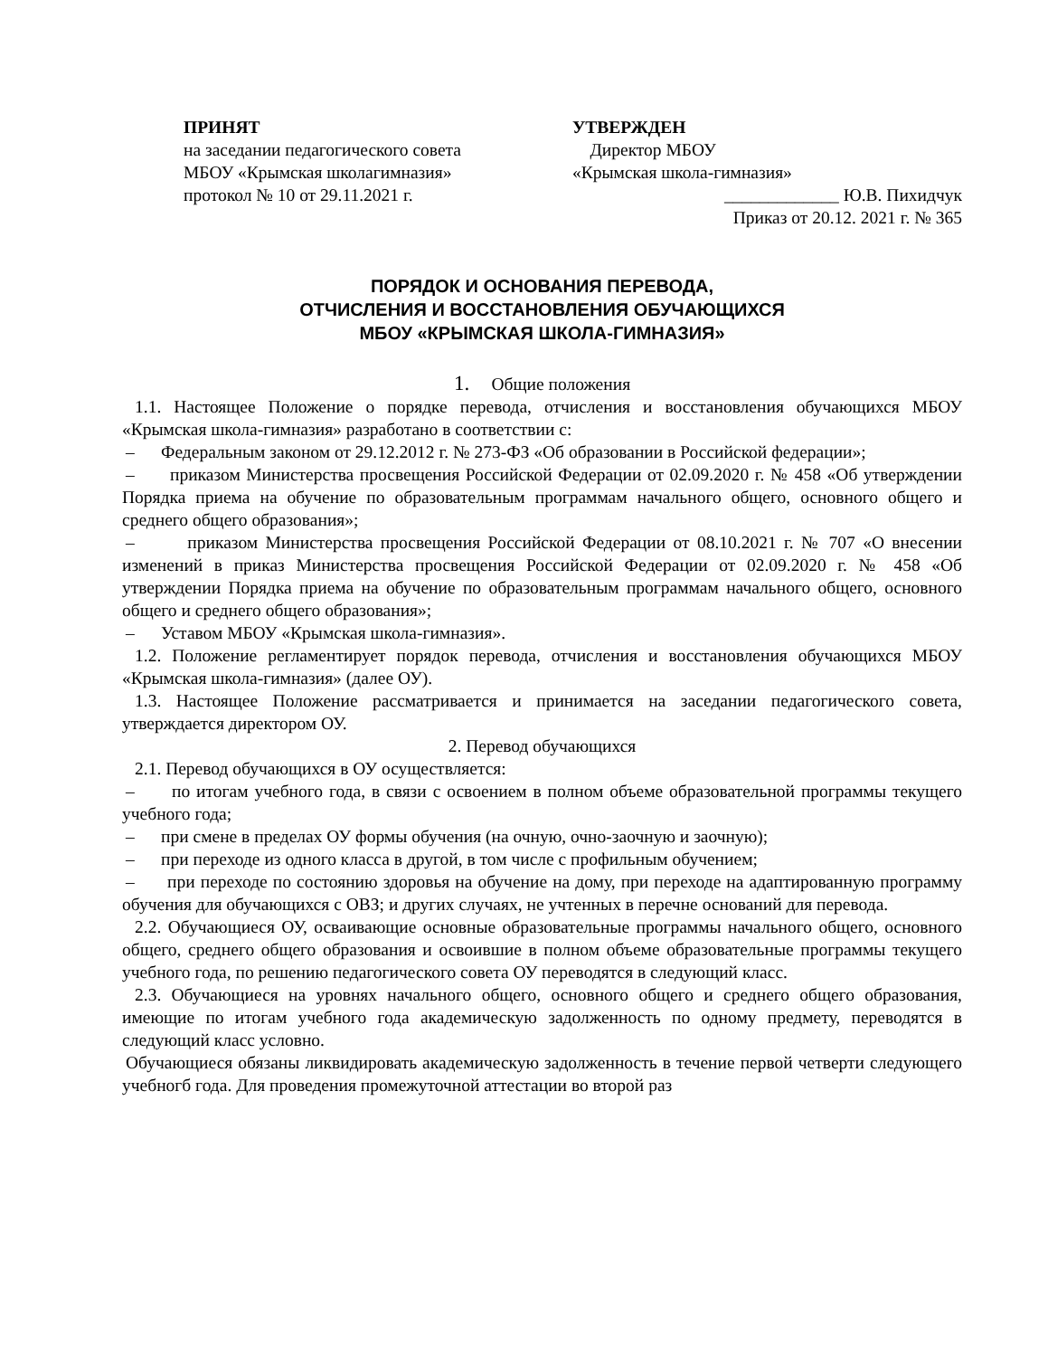ПРИНЯТ
на заседании педагогического совета
МБОУ «Крымская школагимназия»
протокол № 10 от 29.11.2021 г.
УТВЕРЖДЕН
Директор МБОУ
«Крымская школа-гимназия»
_____________ Ю.В. Пихидчук
Приказ от 20.12. 2021 г. № 365
ПОРЯДОК И ОСНОВАНИЯ ПЕРЕВОДА,
ОТЧИСЛЕНИЯ И ВОССТАНОВЛЕНИЯ ОБУЧАЮЩИХСЯ
МБОУ «КРЫМСКАЯ ШКОЛА-ГИМНАЗИЯ»
1. Общие положения
1.1. Настоящее Положение о порядке перевода, отчисления и восстановления обучающихся МБОУ «Крымская школа-гимназия» разработано в соответствии с:
– Федеральным законом от 29.12.2012 г. № 273-ФЗ «Об образовании в Российской федерации»;
– приказом Министерства просвещения Российской Федерации от 02.09.2020 г. № 458 «Об утверждении Порядка приема на обучение по образовательным программам начального общего, основного общего и среднего общего образования»;
– приказом Министерства просвещения Российской Федерации от 08.10.2021 г. № 707 «О внесении изменений в приказ Министерства просвещения Российской Федерации от 02.09.2020 г. № 458 «Об утверждении Порядка приема на обучение по образовательным программам начального общего, основного общего и среднего общего образования»;
– Уставом МБОУ «Крымская школа-гимназия».
1.2. Положение регламентирует порядок перевода, отчисления и восстановления обучающихся МБОУ «Крымская школа-гимназия» (далее ОУ).
1.3. Настоящее Положение рассматривается и принимается на заседании педагогического совета, утверждается директором ОУ.
2. Перевод обучающихся
2.1. Перевод обучающихся в ОУ осуществляется:
– по итогам учебного года, в связи с освоением в полном объеме образовательной программы текущего учебного года;
– при смене в пределах ОУ формы обучения (на очную, очно-заочную и заочную);
– при переходе из одного класса в другой, в том числе с профильным обучением;
– при переходе по состоянию здоровья на обучение на дому, при переходе на адаптированную программу обучения для обучающихся с ОВЗ; и других случаях, не учтенных в перечне оснований для перевода.
2.2. Обучающиеся ОУ, осваивающие основные образовательные программы начального общего, основного общего, среднего общего образования и освоившие в полном объеме образовательные программы текущего учебного года, по решению педагогического совета ОУ переводятся в следующий класс.
2.3. Обучающиеся на уровнях начального общего, основного общего и среднего общего образования, имеющие по итогам учебного года академическую задолженность по одному предмету, переводятся в следующий класс условно.
Обучающиеся обязаны ликвидировать академическую задолженность в течение первой четверти следующего учебногб года. Для проведения промежуточной аттестации во второй раз